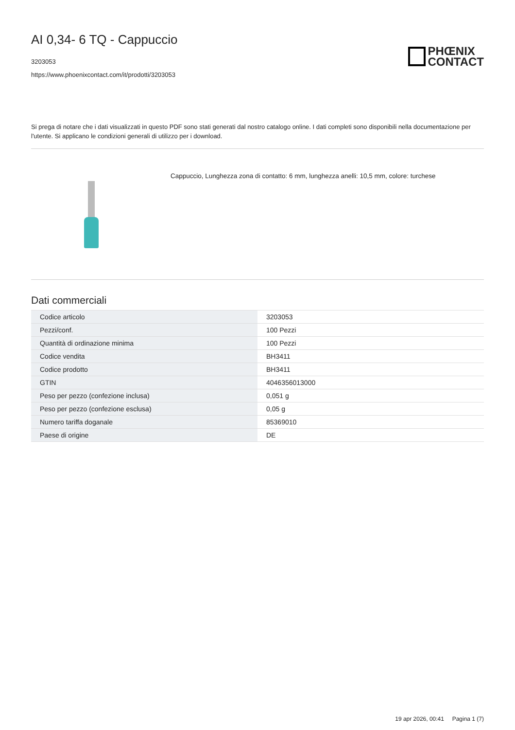AI 0,34- 6 TQ - Cappuccio
3203053
https://www.phoenixcontact.com/it/prodotti/3203053
PHŒNIX
CONTACT
Si prega di notare che i dati visualizzati in questo PDF sono stati generati dal nostro catalogo online. I dati completi sono disponibili nella documentazione per l'utente. Si applicano le condizioni generali di utilizzo per i download.
Cappuccio, Lunghezza zona di contatto: 6 mm, lunghezza anelli: 10,5 mm, colore: turchese
Dati commerciali
| Codice articolo | 3203053 |
| Pezzi/conf. | 100 Pezzi |
| Quantità di ordinazione minima | 100 Pezzi |
| Codice vendita | BH3411 |
| Codice prodotto | BH3411 |
| GTIN | 4046356013000 |
| Peso per pezzo (confezione inclusa) | 0,051 g |
| Peso per pezzo (confezione esclusa) | 0,05 g |
| Numero tariffa doganale | 85369010 |
| Paese di origine | DE |
19 apr 2026, 00:41 Pagina 1 (7)